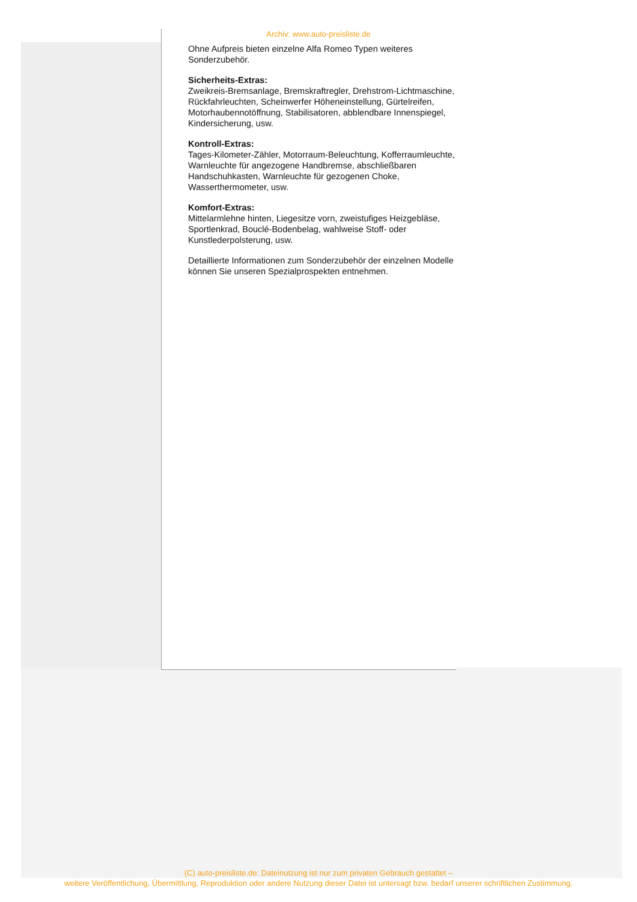Archiv: www.auto-preisliste.de
Ohne Aufpreis bieten einzelne Alfa Romeo Typen weiteres Sonderzubehör.
Sicherheits-Extras:
Zweikreis-Bremsanlage, Bremskraftregler, Drehstrom-Lichtmaschine, Rückfahrleuchten, Scheinwerfer Höheneinstellung, Gürtelreifen, Motorhaubennotöffnung, Stabilisatoren, abblendbare Innenspiegel, Kindersicherung, usw.
Kontroll-Extras:
Tages-Kilometer-Zähler, Motorraum-Beleuchtung, Kofferraumleuchte, Warnleuchte für angezogene Handbremse, abschließbaren Handschuhkasten, Warnleuchte für gezogenen Choke, Wasserthermometer, usw.
Komfort-Extras:
Mittelarmlehne hinten, Liegesitze vorn, zweistufiges Heizgebläse, Sportlenkrad, Bouclé-Bodenbelag, wahlweise Stoff- oder Kunstlederpolsterung, usw.
Detaillierte Informationen zum Sonderzubehör der einzelnen Modelle können Sie unseren Spezialprospekten entnehmen.
(C) auto-preisliste.de: Dateinutzung ist nur zum privaten Gebrauch gestattet –
weitere Veröffentlichung, Übermittlung, Reproduktion oder andere Nutzung dieser Datei ist untersagt bzw. bedarf unserer schriftlichen Zustimmung.